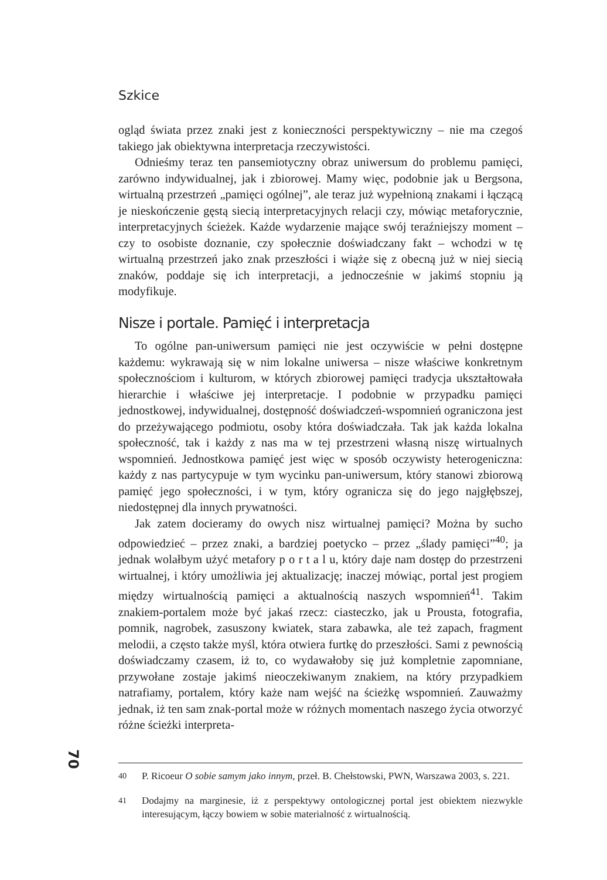Szkice
ogląd świata przez znaki jest z konieczności perspektywiczny – nie ma czegoś takiego jak obiektywna interpretacja rzeczywistości.
Odnieśmy teraz ten pansemiotyczny obraz uniwersum do problemu pamięci, zarówno indywidualnej, jak i zbiorowej. Mamy więc, podobnie jak u Bergsona, wirtualną przestrzeń „pamięci ogólnej”, ale teraz już wypełnioną znakami i łączącą je nieskończenie gęstą siecią interpretacyjnych relacji czy, mówiąc metaforycznie, interpretacyjnych ścieżek. Każde wydarzenie mające swój teraźniejszy moment – czy to osobiste doznanie, czy społecznie doświadczany fakt – wchodzi w tę wirtualną przestrzeń jako znak przeszłości i wiąże się z obecną już w niej siecią znaków, poddaje się ich interpretacji, a jednocześnie w jakimś stopniu ją modyfikuje.
Nisze i portale. Pamięć i interpretacja
To ogólne pan-uniwersum pamięci nie jest oczywiście w pełni dostępne każdemu: wykrawają się w nim lokalne uniwersa – nisze właściwe konkretnym społecznościom i kulturom, w których zbiorowej pamięci tradycja ukształtowała hierarchie i właściwe jej interpretacje. I podobnie w przypadku pamięci jednostkowej, indywidualnej, dostępność doświadczeń-wspomnień ograniczona jest do przeżywającego podmiotu, osoby która doświadczała. Tak jak każda lokalna społeczność, tak i każdy z nas ma w tej przestrzeni własną niszę wirtualnych wspomnień. Jednostkowa pamięć jest więc w sposób oczywisty heterogeniczna: każdy z nas partycypuje w tym wycinku pan-uniwersum, który stanowi zbiorową pamięć jego społeczności, i w tym, który ogranicza się do jego najgłębszej, niedostępnej dla innych prywatności.
Jak zatem docieramy do owych nisz wirtualnej pamięci? Można by sucho odpowiedzieć – przez znaki, a bardziej poetycko – przez „ślady pamięci”<sup>40</sup>; ja jednak wolałbym użyć metafory p o r t a l u, który daje nam dostęp do przestrzeni wirtualnej, i który umożliwia jej aktualizację; inaczej mówiąc, portal jest progiem między wirtualnością pamięci a aktualnością naszych wspomnień<sup>41</sup>. Takim znakiem-portalem może być jakaś rzecz: ciasteczko, jak u Prousta, fotografia, pomnik, nagrobek, zasuszony kwiatek, stara zabawka, ale też zapach, fragment melodii, a często także myśl, która otwiera furtkę do przeszłości. Sami z pewnością doświadczamy czasem, iż to, co wydawałoby się już kompletnie zapomniane, przywołane zostaje jakimś nieoczekiwanym znakiem, na który przypadkiem natrafiamy, portalem, który każe nam wejść na ścieżkę wspomnień. Zauważmy jednak, iż ten sam znak-portal może w różnych momentach naszego życia otworzyć różne ścieżki interpreta-
<sup>40</sup> P. Ricoeur O sobie samym jako innym, przeł. B. Chełstowski, PWN, Warszawa 2003, s. 221.
<sup>41</sup> Dodajmy na marginesie, iż z perspektywy ontologicznej portal jest obiektem niezwykle interesującym, łączy bowiem w sobie materialność z wirtualnością.
70